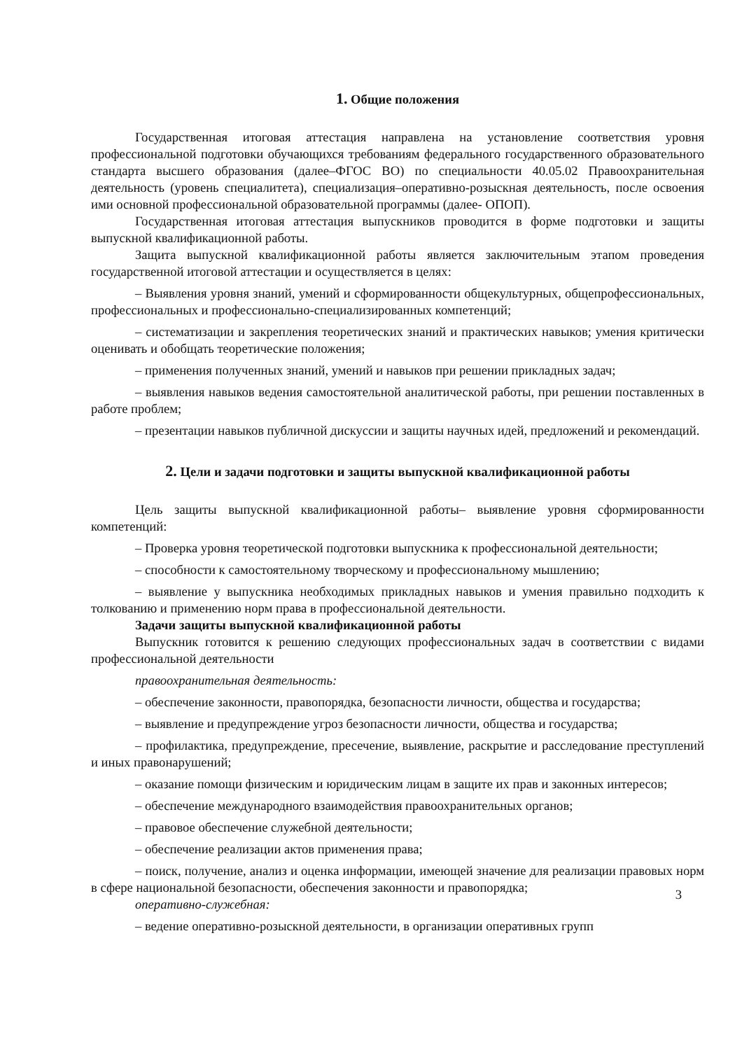1. Общие положения
Государственная итоговая аттестация направлена на установление соответствия уровня профессиональной подготовки обучающихся требованиям федерального государственного образовательного стандарта высшего образования (далее–ФГОС ВО) по специальности 40.05.02 Правоохранительная деятельность (уровень специалитета), специализация–оперативно-розыскная деятельность, после освоения ими основной профессиональной образовательной программы (далее- ОПОП).
Государственная итоговая аттестация выпускников проводится в форме подготовки и защиты выпускной квалификационной работы.
Защита выпускной квалификационной работы является заключительным этапом проведения государственной итоговой аттестации и осуществляется в целях:
– Выявления уровня знаний, умений и сформированности общекультурных, общепрофессиональных, профессиональных и профессионально-специализированных компетенций;
– систематизации и закрепления теоретических знаний и практических навыков; умения критически оценивать и обобщать теоретические положения;
– применения полученных знаний, умений и навыков при решении прикладных задач;
– выявления навыков ведения самостоятельной аналитической работы, при решении поставленных в работе проблем;
– презентации навыков публичной дискуссии и защиты научных идей, предложений и рекомендаций.
2. Цели и задачи подготовки и защиты выпускной квалификационной работы
Цель защиты выпускной квалификационной работы– выявление уровня сформированности компетенций:
– Проверка уровня теоретической подготовки выпускника к профессиональной деятельности;
– способности к самостоятельному творческому и профессиональному мышлению;
– выявление у выпускника необходимых прикладных навыков и умения правильно подходить к толкованию и применению норм права в профессиональной деятельности.
Задачи защиты выпускной квалификационной работы
Выпускник готовится к решению следующих профессиональных задач в соответствии с видами профессиональной деятельности
правоохранительная деятельность:
– обеспечение законности, правопорядка, безопасности личности, общества и государства;
– выявление и предупреждение угроз безопасности личности, общества и государства;
– профилактика, предупреждение, пресечение, выявление, раскрытие и расследование преступлений и иных правонарушений;
– оказание помощи физическим и юридическим лицам в защите их прав и законных интересов;
– обеспечение международного взаимодействия правоохранительных органов;
– правовое обеспечение служебной деятельности;
– обеспечение реализации актов применения права;
– поиск, получение, анализ и оценка информации, имеющей значение для реализации правовых норм в сфере национальной безопасности, обеспечения законности и правопорядка;
3
оперативно-служебная:
– ведение оперативно-розыскной деятельности, в организации оперативных групп